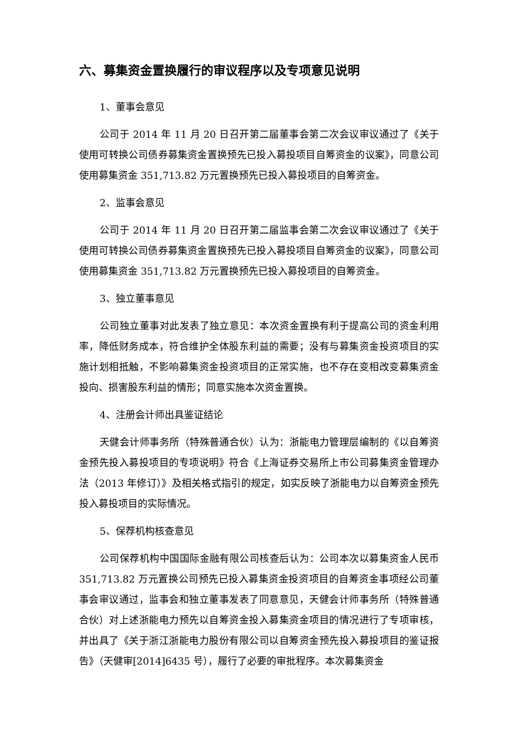六、募集资金置换履行的审议程序以及专项意见说明
1、董事会意见
公司于 2014 年 11 月 20 日召开第二届董事会第二次会议审议通过了《关于使用可转换公司债券募集资金置换预先已投入募投项目自筹资金的议案》，同意公司使用募集资金 351,713.82 万元置换预先已投入募投项目的自筹资金。
2、监事会意见
公司于 2014 年 11 月 20 日召开第二届监事会第二次会议审议通过了《关于使用可转换公司债券募集资金置换预先已投入募投项目自筹资金的议案》，同意公司使用募集资金 351,713.82 万元置换预先已投入募投项目的自筹资金。
3、独立董事意见
公司独立董事对此发表了独立意见：本次资金置换有利于提高公司的资金利用率，降低财务成本，符合维护全体股东利益的需要；没有与募集资金投资项目的实施计划相抵触，不影响募集资金投资项目的正常实施，也不存在变相改变募集资金投向、损害股东利益的情形；同意实施本次资金置换。
4、注册会计师出具鉴证结论
天健会计师事务所（特殊普通合伙）认为：浙能电力管理层编制的《以自筹资金预先投入募投项目的专项说明》符合《上海证券交易所上市公司募集资金管理办法（2013 年修订）》及相关格式指引的规定，如实反映了浙能电力以自筹资金预先投入募投项目的实际情况。
5、保荐机构核查意见
公司保荐机构中国国际金融有限公司核查后认为：公司本次以募集资金人民币 351,713.82 万元置换公司预先已投入募集资金投资项目的自筹资金事项经公司董事会审议通过，监事会和独立董事发表了同意意见，天健会计师事务所（特殊普通合伙）对上述浙能电力预先以自筹资金投入募集资金项目的情况进行了专项审核，并出具了《关于浙江浙能电力股份有限公司以自筹资金预先投入募投项目的鉴证报告》（天健审[2014]6435 号），履行了必要的审批程序。本次募集资金